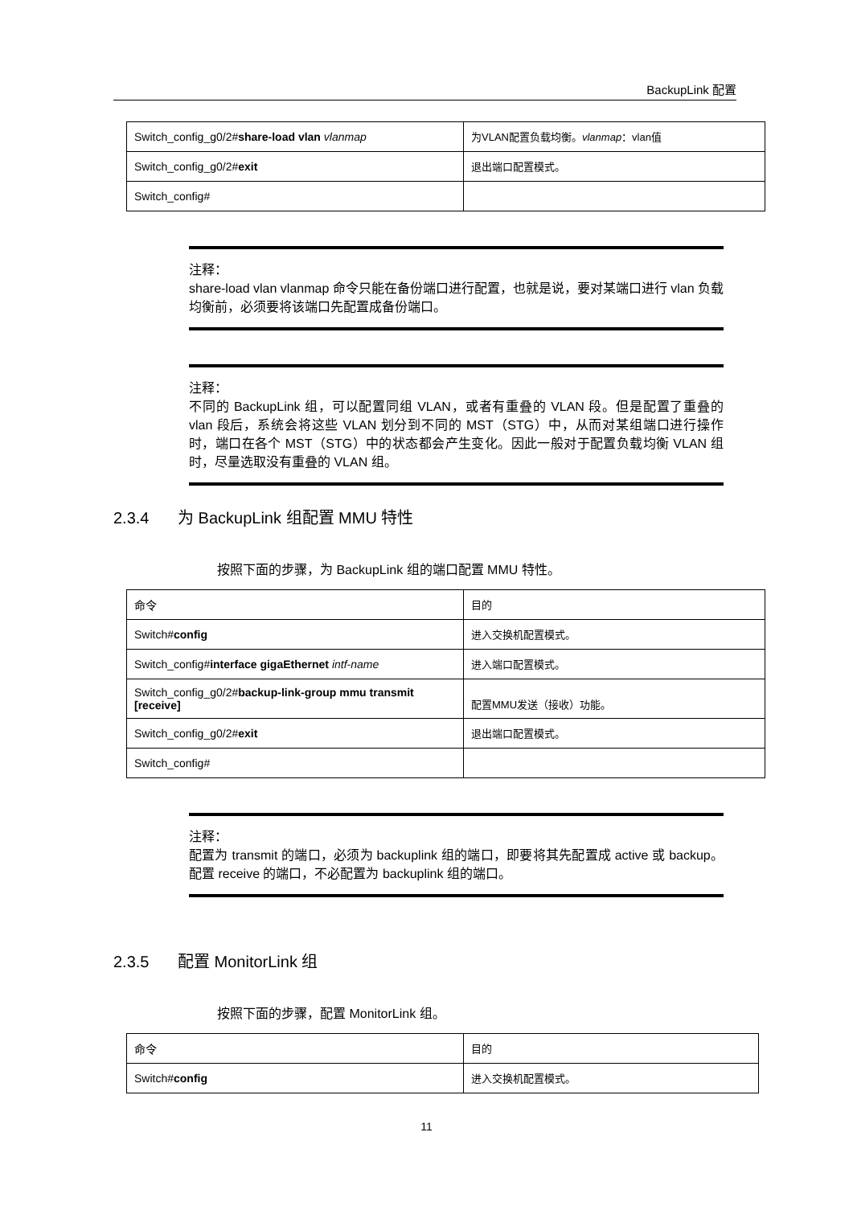BackupLink 配置
| Switch_config_g0/2# share-load vlan vlanmap | 为VLAN配置负载均衡。 vlanmap ：vlan值 |
| Switch_config_g0/2# exit | 退出端口配置模式。 |
| Switch_config# | |
注释：
share-load vlan vlanmap 命令只能在备份端口进行配置，也就是说，要对某端口进行 vlan 负载均衡前，必须要将该端口先配置成备份端口。
注释：
不同的 BackupLink 组，可以配置同组 VLAN，或者有重叠的 VLAN 段。但是配置了重叠的 vlan 段后，系统会将这些 VLAN 划分到不同的 MST（STG）中，从而对某组端口进行操作时，端口在各个 MST（STG）中的状态都会产生变化。因此一般对于配置负载均衡 VLAN 组时，尽量选取没有重叠的 VLAN 组。
2.3.4 为 BackupLink 组配置 MMU 特性
按照下面的步骤，为 BackupLink 组的端口配置 MMU 特性。
| 命令 | 目的 |
| Switch# config | 进入交换机配置模式。 |
| Switch_config# interface gigaEthernet intf-name | 进入端口配置模式。 |
| Switch_config_g0/2# backup-link-group mmu transmit [receive] | 配置MMU发送（接收）功能。 |
| Switch_config_g0/2# exit | 退出端口配置模式。 |
| Switch_config# | |
注释：
配置为 transmit 的端口，必须为 backuplink 组的端口，即要将其先配置成 active 或 backup。配置 receive 的端口，不必配置为 backuplink 组的端口。
2.3.5 配置 MonitorLink 组
按照下面的步骤，配置 MonitorLink 组。
| 命令 | 目的 |
| Switch# config | 进入交换机配置模式。 |
11